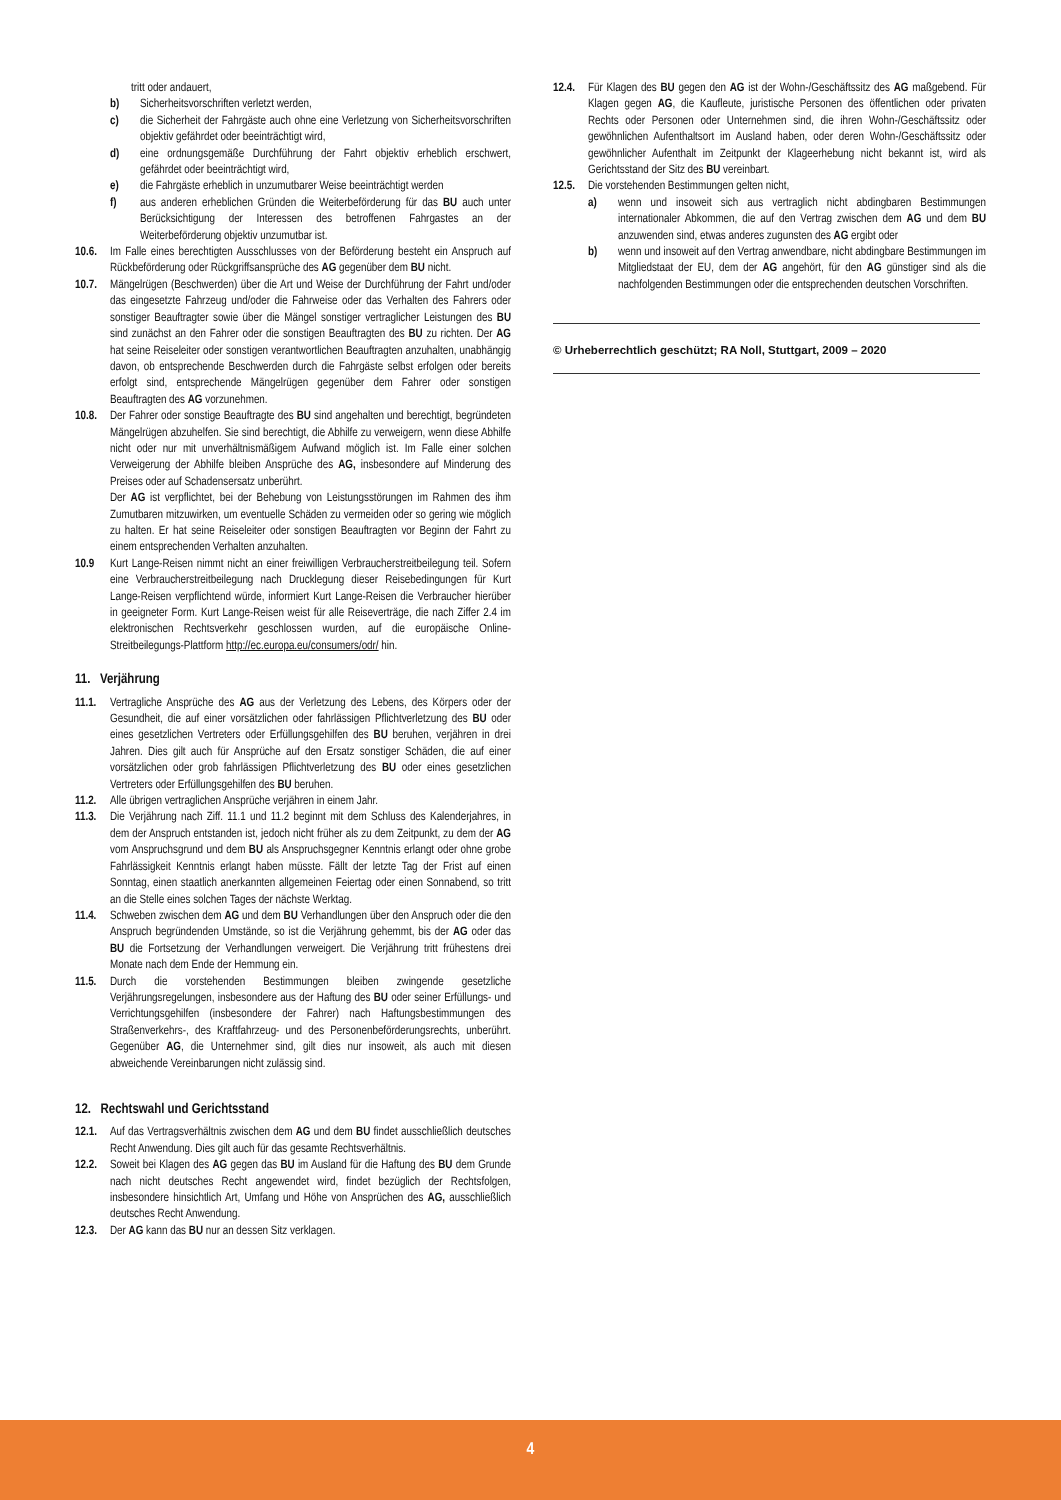tritt oder andauert,
b) Sicherheitsvorschriften verletzt werden,
c) die Sicherheit der Fahrgäste auch ohne eine Verletzung von Sicherheitsvorschriften objektiv gefährdet oder beeinträchtigt wird,
d) eine ordnungsgemäße Durchführung der Fahrt objektiv erheblich erschwert, gefährdet oder beeinträchtigt wird,
e) die Fahrgäste erheblich in unzumutbarer Weise beeinträchtigt werden
f) aus anderen erheblichen Gründen die Weiterbeförderung für das BU auch unter Berücksichtigung der Interessen des betroffenen Fahrgastes an der Weiterbeförderung objektiv unzumutbar ist.
10.6. Im Falle eines berechtigten Ausschlusses von der Beförderung besteht ein Anspruch auf Rückbeförderung oder Rückgriffsansprüche des AG gegenüber dem BU nicht.
10.7. Mängelrügen (Beschwerden) über die Art und Weise der Durchführung der Fahrt und/oder das eingesetzte Fahrzeug und/oder die Fahrweise oder das Verhalten des Fahrers oder sonstiger Beauftragter sowie über die Mängel sonstiger vertraglicher Leistungen des BU sind zunächst an den Fahrer oder die sonstigen Beauftragten des BU zu richten. Der AG hat seine Reiseleiter oder sonstigen verantwortlichen Beauftragten anzuhalten, unabhängig davon, ob entsprechende Beschwerden durch die Fahrgäste selbst erfolgen oder bereits erfolgt sind, entsprechende Mängelrügen gegenüber dem Fahrer oder sonstigen Beauftragten des AG vorzunehmen.
10.8. Der Fahrer oder sonstige Beauftragte des BU sind angehalten und berechtigt, begründeten Mängelrügen abzuhelfen. Sie sind berechtigt, die Abhilfe zu verweigern, wenn diese Abhilfe nicht oder nur mit unverhältnismäßigem Aufwand möglich ist. Im Falle einer solchen Verweigerung der Abhilfe bleiben Ansprüche des AG, insbesondere auf Minderung des Preises oder auf Schadensersatz unberührt.
Der AG ist verpflichtet, bei der Behebung von Leistungsstörungen im Rahmen des ihm Zumutbaren mitzuwirken, um eventuelle Schäden zu vermeiden oder so gering wie möglich zu halten. Er hat seine Reiseleiter oder sonstigen Beauftragten vor Beginn der Fahrt zu einem entsprechenden Verhalten anzuhalten.
10.9 Kurt Lange-Reisen nimmt nicht an einer freiwilligen Verbraucherstreitbeilegung teil. Sofern eine Verbraucherstreitbeilegung nach Drucklegung dieser Reisebedingungen für Kurt Lange-Reisen verpflichtend würde, informiert Kurt Lange-Reisen die Verbraucher hierüber in geeigneter Form. Kurt Lange-Reisen weist für alle Reiseverträge, die nach Ziffer 2.4 im elektronischen Rechtsverkehr geschlossen wurden, auf die europäische Online-Streitbeilegungs-Plattform http://ec.europa.eu/consumers/odr/ hin.
11. Verjährung
11.1. Vertragliche Ansprüche des AG aus der Verletzung des Lebens, des Körpers oder der Gesundheit, die auf einer vorsätzlichen oder fahrlässigen Pflichtverletzung des BU oder eines gesetzlichen Vertreters oder Erfüllungsgehilfen des BU beruhen, verjähren in drei Jahren. Dies gilt auch für Ansprüche auf den Ersatz sonstiger Schäden, die auf einer vorsätzlichen oder grob fahrlässigen Pflichtverletzung des BU oder eines gesetzlichen Vertreters oder Erfüllungsgehilfen des BU beruhen.
11.2. Alle übrigen vertraglichen Ansprüche verjähren in einem Jahr.
11.3. Die Verjährung nach Ziff. 11.1 und 11.2 beginnt mit dem Schluss des Kalenderjahres, in dem der Anspruch entstanden ist, jedoch nicht früher als zu dem Zeitpunkt, zu dem der AG vom Anspruchsgrund und dem BU als Anspruchsgegner Kenntnis erlangt oder ohne grobe Fahrlässigkeit Kenntnis erlangt haben müsste. Fällt der letzte Tag der Frist auf einen Sonntag, einen staatlich anerkannten allgemeinen Feiertag oder einen Sonnabend, so tritt an die Stelle eines solchen Tages der nächste Werktag.
11.4. Schweben zwischen dem AG und dem BU Verhandlungen über den Anspruch oder die den Anspruch begründenden Umstände, so ist die Verjährung gehemmt, bis der AG oder das BU die Fortsetzung der Verhandlungen verweigert. Die Verjährung tritt frühestens drei Monate nach dem Ende der Hemmung ein.
11.5. Durch die vorstehenden Bestimmungen bleiben zwingende gesetzliche Verjährungsregelungen, insbesondere aus der Haftung des BU oder seiner Erfüllungs- und Verrichtungsgehilfen (insbesondere der Fahrer) nach Haftungsbestimmungen des Straßenverkehrs-, des Kraftfahrzeug- und des Personenbeförderungsrechts, unberührt. Gegenüber AG, die Unternehmer sind, gilt dies nur insoweit, als auch mit diesen abweichende Vereinbarungen nicht zulässig sind.
12. Rechtswahl und Gerichtsstand
12.1. Auf das Vertragsverhältnis zwischen dem AG und dem BU findet ausschließlich deutsches Recht Anwendung. Dies gilt auch für das gesamte Rechtsverhältnis.
12.2. Soweit bei Klagen des AG gegen das BU im Ausland für die Haftung des BU dem Grunde nach nicht deutsches Recht angewendet wird, findet bezüglich der Rechtsfolgen, insbesondere hinsichtlich Art, Umfang und Höhe von Ansprüchen des AG, ausschließlich deutsches Recht Anwendung.
12.3. Der AG kann das BU nur an dessen Sitz verklagen.
12.4. Für Klagen des BU gegen den AG ist der Wohn-/Geschäftssitz des AG maßgebend. Für Klagen gegen AG, die Kaufleute, juristische Personen des öffentlichen oder privaten Rechts oder Personen oder Unternehmen sind, die ihren Wohn-/Geschäftssitz oder gewöhnlichen Aufenthaltsort im Ausland haben, oder deren Wohn-/Geschäftssitz oder gewöhnlicher Aufenthalt im Zeitpunkt der Klageerhebung nicht bekannt ist, wird als Gerichtsstand der Sitz des BU vereinbart.
12.5. Die vorstehenden Bestimmungen gelten nicht,
a) wenn und insoweit sich aus vertraglich nicht abdingbaren Bestimmungen internationaler Abkommen, die auf den Vertrag zwischen dem AG und dem BU anzuwenden sind, etwas anderes zugunsten des AG ergibt oder
b) wenn und insoweit auf den Vertrag anwendbare, nicht abdingbare Bestimmungen im Mitgliedstaat der EU, dem der AG angehört, für den AG günstiger sind als die nachfolgenden Bestimmungen oder die entsprechenden deutschen Vorschriften.
© Urheberrechtlich geschützt; RA Noll, Stuttgart, 2009 – 2020
4